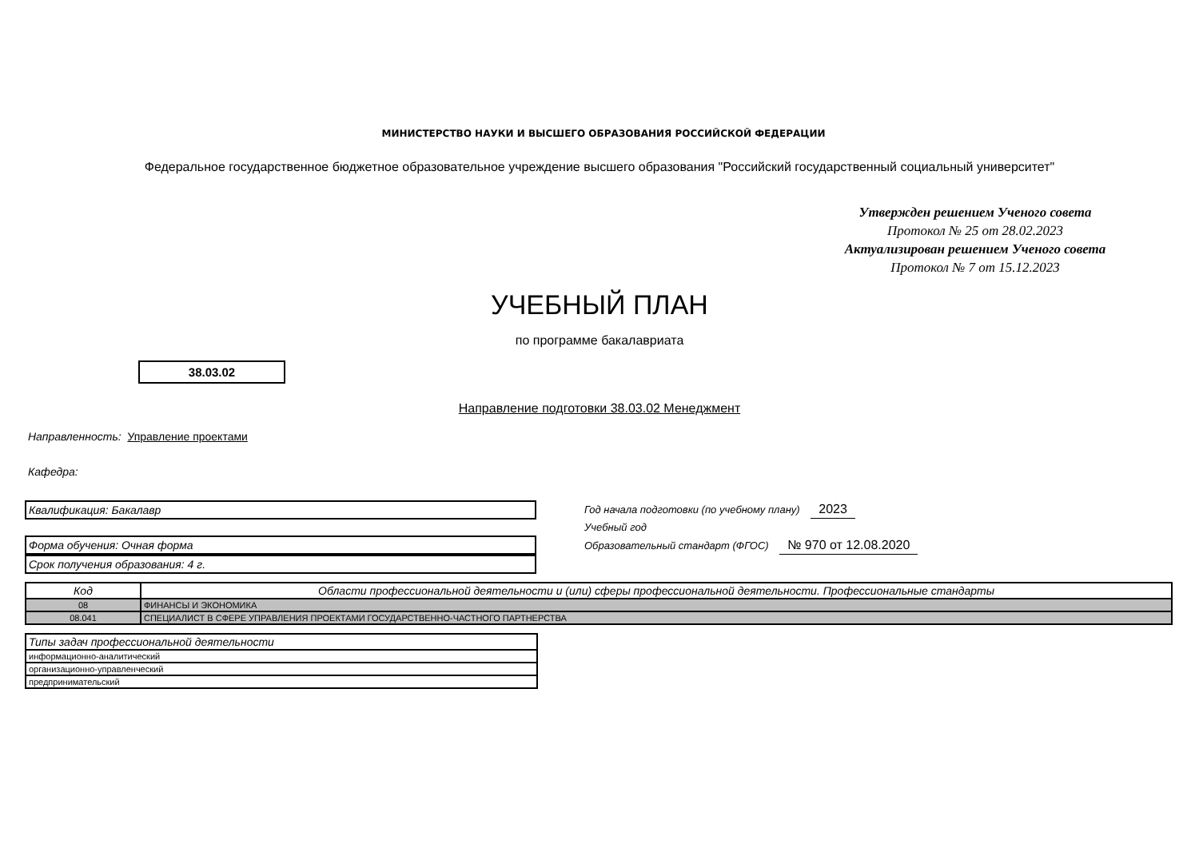МИНИСТЕРСТВО НАУКИ И ВЫСШЕГО ОБРАЗОВАНИЯ РОССИЙСКОЙ ФЕДЕРАЦИИ
Федеральное государственное бюджетное образовательное учреждение высшего образования "Российский государственный социальный университет"
Утвержден решением Ученого совета
Протокол № 25 от 28.02.2023
Актуализирован решением Ученого совета
Протокол № 7 от 15.12.2023
УЧЕБНЫЙ ПЛАН
по программе бакалавриата
38.03.02
Направление подготовки 38.03.02 Менеджмент
Направленность: Управление проектами
Кафедра:
Квалификация: Бакалавр
Форма обучения: Очная форма
Срок получения образования: 4 г.
Год начала подготовки (по учебному плану) 2023
Учебный год
Образовательный стандарт (ФГОС) № 970 от 12.08.2020
| Код | Области профессиональной деятельности и (или) сферы профессиональной деятельности. Профессиональные стандарты |
| --- | --- |
| 08 | ФИНАНСЫ И ЭКОНОМИКА |
| 08.041 | СПЕЦИАЛИСТ В СФЕРЕ УПРАВЛЕНИЯ ПРОЕКТАМИ ГОСУДАРСТВЕННО-ЧАСТНОГО ПАРТНЕРСТВА |
| Типы задач профессиональной деятельности |
| --- |
| информационно-аналитический |
| организационно-управленческий |
| предпринимательский |